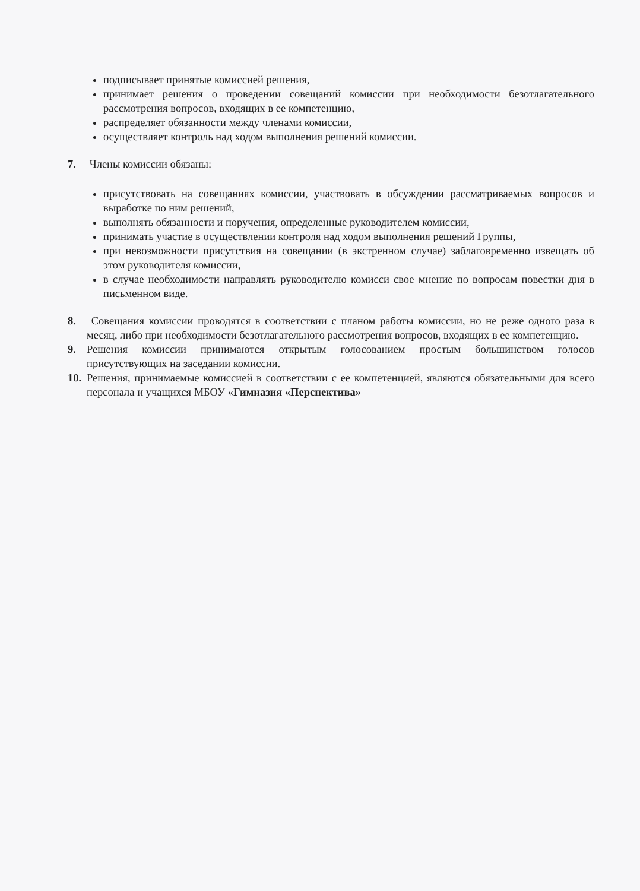подписывает принятые комиссией решения,
принимает решения о проведении совещаний комиссии при необходимости безотлагательного рассмотрения вопросов, входящих в ее компетенцию,
распределяет обязанности между членами комиссии,
осуществляет контроль над ходом выполнения решений комиссии.
7. Члены комиссии обязаны:
присутствовать на совещаниях комиссии, участвовать в обсуждении рассматриваемых вопросов и выработке по ним решений,
выполнять обязанности и поручения, определенные руководителем комиссии,
принимать участие в осуществлении контроля над ходом выполнения решений Группы,
при невозможности присутствия на совещании (в экстренном случае) заблаговременно извещать об этом руководителя комиссии,
в случае необходимости направлять руководителю комисси свое мнение по вопросам повестки дня в письменном виде.
8. Совещания комиссии проводятся в соответствии с планом работы комиссии, но не реже одного раза в месяц, либо при необходимости безотлагательного рассмотрения вопросов, входящих в ее компетенцию.
9. Решения комиссии принимаются открытым голосованием простым большинством голосов присутствующих на заседании комиссии.
10.
Решения, принимаемые комиссией в соответствии с ее компетенцией, являются обязательными для всего персонала и учащихся МБОУ «Гимназия «Перспектива»